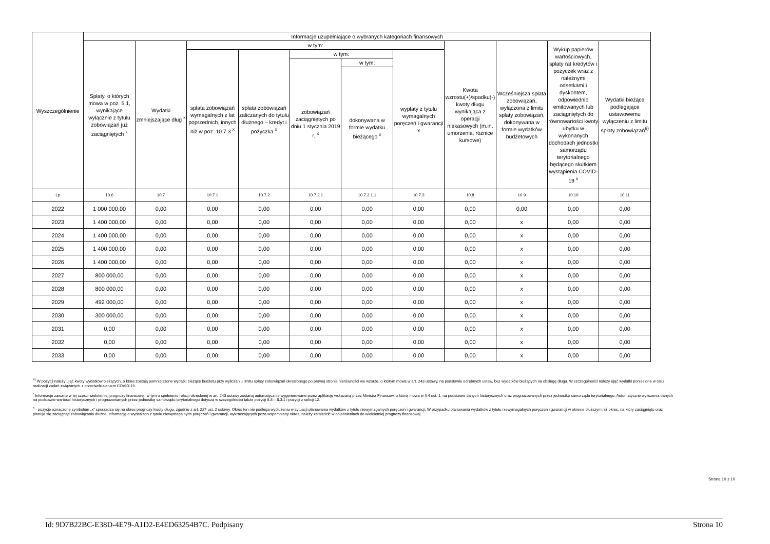| Wyszczególnienie | Informacje uzupełniające o wybranych kategoriach finansowych | | | | | | | | | | |
| --- | --- | --- | --- | --- | --- | --- | --- | --- | --- | --- | --- |
| | Spłaty, o których mowa w poz. 5.1, wynikające wyłącznie z tytułu zobowiązań już zaciągniętych <sup>x</sup> | Wydatki zmniejszające dług <sup>x</sup> | w tym: | | | | | Kwota wzrostu(+)/spadku(-) kwoty długu wynikająca z operacji niekasowych (m.in. umorzenia, różnice kursowe) | Wcześniejsza spłata zobowiązań, wyłączona z limitu spłaty zobowiązań, dokonywana w formie wydatków budżetowych | Wykup papierów wartościowych, spłaty rat kredytów i pożyczek wraz z należnymi odsetkami i dyskontem, odpowiednio emitowanych lub zaciągniętych do równowartości kwoty ubytku w wykonanych dochodach jednostki samorządu terytorialnego będącego skutkiem wystąpienia COVID-19 <sup>x</sup> | Wydatki bieżące podlegające ustawowemu wyłączeniu z limitu spłaty zobowiązań<sup>9)</sup> |
| | | | spłata zobowiązań wymagalnych z lat poprzednich, innych niż w poz. 10.7.3 <sup>x</sup> | spłata zobowiązań zaliczanych do tytułu dłużnego – kredyt i pożyczka <sup>x</sup> | w tym: | | wypłaty z tytułu wymagalnych poręczeń i gwarancji x | | | | |
| | | | | | zobowiązań zaciągniętych po dniu 1 stycznia 2019 r. <sup>x</sup> | w tym: | | | | | |
| | | | | | | dokonywana w formie wydatku bieżącego <sup>x</sup> | | | | | |
| Lp | 10.6 | 10.7 | 10.7.1 | 10.7.2 | 10.7.2.1 | 10.7.2.1.1 | 10.7.3 | 10.8 | 10.9 | 10.10 | 10.11 |
| 2022 | 1 000 000,00 | 0,00 | 0,00 | 0,00 | 0,00 | 0,00 | 0,00 | 0,00 | 0,00 | 0,00 | 0,00 |
| 2023 | 1 400 000,00 | 0,00 | 0,00 | 0,00 | 0,00 | 0,00 | 0,00 | 0,00 | x | 0,00 | 0,00 |
| 2024 | 1 400 000,00 | 0,00 | 0,00 | 0,00 | 0,00 | 0,00 | 0,00 | 0,00 | x | 0,00 | 0,00 |
| 2025 | 1 400 000,00 | 0,00 | 0,00 | 0,00 | 0,00 | 0,00 | 0,00 | 0,00 | x | 0,00 | 0,00 |
| 2026 | 1 400 000,00 | 0,00 | 0,00 | 0,00 | 0,00 | 0,00 | 0,00 | 0,00 | x | 0,00 | 0,00 |
| 2027 | 800 000,00 | 0,00 | 0,00 | 0,00 | 0,00 | 0,00 | 0,00 | 0,00 | x | 0,00 | 0,00 |
| 2028 | 800 000,00 | 0,00 | 0,00 | 0,00 | 0,00 | 0,00 | 0,00 | 0,00 | x | 0,00 | 0,00 |
| 2029 | 492 000,00 | 0,00 | 0,00 | 0,00 | 0,00 | 0,00 | 0,00 | 0,00 | x | 0,00 | 0,00 |
| 2030 | 300 000,00 | 0,00 | 0,00 | 0,00 | 0,00 | 0,00 | 0,00 | 0,00 | x | 0,00 | 0,00 |
| 2031 | 0,00 | 0,00 | 0,00 | 0,00 | 0,00 | 0,00 | 0,00 | 0,00 | x | 0,00 | 0,00 |
| 2032 | 0,00 | 0,00 | 0,00 | 0,00 | 0,00 | 0,00 | 0,00 | 0,00 | x | 0,00 | 0,00 |
| 2033 | 0,00 | 0,00 | 0,00 | 0,00 | 0,00 | 0,00 | 0,00 | 0,00 | x | 0,00 | 0,00 |
<sup>9)</sup> W pozycji należy ująć kwoty wydatków bieżących, o które zostają pomniejszone wydatki bieżące budżetu przy wyliczaniu limitu spłaty zobowiązań określonego po prawej stronie nierówności we wzorze, o którym mowa w art. 243 ustawy, na podstawie odrębnych ustaw, bez wydatków bieżących na obsługę długu. W szczególności należy ująć wydatki poniesione w celu realizacji zadań związanych z przeciwdziałaniem COVID-19.
<sup>*</sup> Informacje zawarte w tej części wieloletniej prognozy finansowej, w tym o spełnieniu relacji określonej w art. 243 ustawy zostaną automatycznie wygenerowane przez aplikację wskazaną przez Ministra Finansów, o której mowa w § 4 ust. 1, na podstawie danych historycznych oraz prognozowanych przez jednostkę samorządu terytorialnego. Automatyczne wyliczenia danych na podstawie wartości historycznych i prognozowanych przez jednostkę samorządu terytorialnego dotyczą w szczególności także pozycji 8.3 – 8.3.1 i pozycji z sekcji 12.
<sup>x</sup> - pozycje oznaczone symbolem „x” sporządza się na okres prognozy kwoty długu, zgodnie z art. 227 ust. 2 ustawy. Okres ten nie podlega wydłużeniu w sytuacji planowania wydatków z tytułu niewymagalnych poręczeń i gwarancji. W przypadku planowania wydatków z tytułu niewymagalnych poręczeń i gwarancji w okresie dłuższym niż okres, na który zaciągnięto oraz planuje się zaciągnąć zobowiązania dłużne, informację o wydatkach z tytułu niewymagalnych poręczeń i gwarancji, wykraczających poza wspomniany okres, należy zamieścić w objaśnieniach do wieloletniej prognozy finansowej.
Strona 10 z 10
Id: 9D7B22BC-E38D-4E79-A1D2-E4ED63254B7C. Podpisany Strona 10